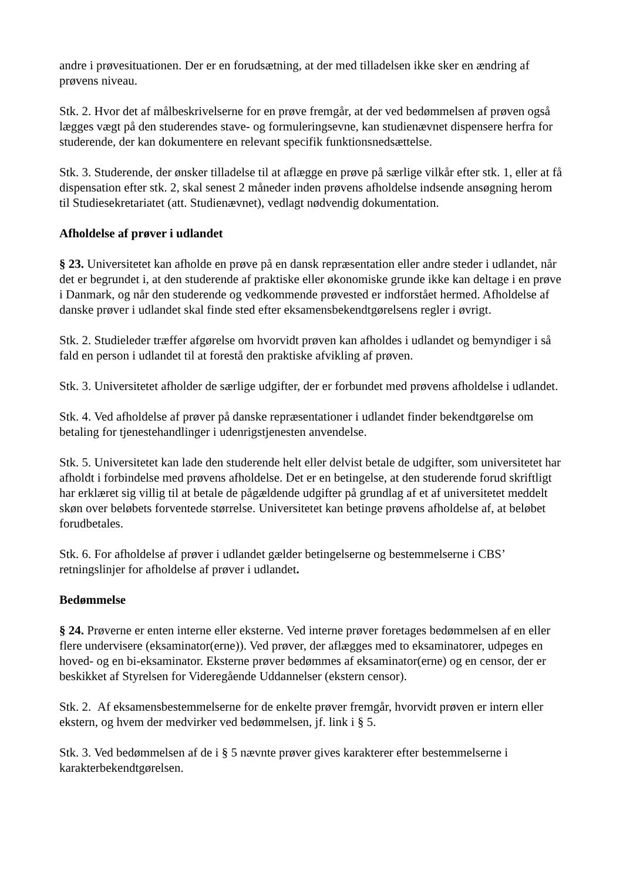andre i prøvesituationen. Der er en forudsætning, at der med tilladelsen ikke sker en ændring af prøvens niveau.
Stk. 2. Hvor det af målbeskrivelserne for en prøve fremgår, at der ved bedømmelsen af prøven også lægges vægt på den studerendes stave- og formuleringsevne, kan studienævnet dispensere herfra for studerende, der kan dokumentere en relevant specifik funktionsnedsættelse.
Stk. 3. Studerende, der ønsker tilladelse til at aflægge en prøve på særlige vilkår efter stk. 1, eller at få dispensation efter stk. 2, skal senest 2 måneder inden prøvens afholdelse indsende ansøgning herom til Studiesekretariatet (att. Studienævnet), vedlagt nødvendig dokumentation.
Afholdelse af prøver i udlandet
§ 23. Universitetet kan afholde en prøve på en dansk repræsentation eller andre steder i udlandet, når det er begrundet i, at den studerende af praktiske eller økonomiske grunde ikke kan deltage i en prøve i Danmark, og når den studerende og vedkommende prøvested er indforstået hermed. Afholdelse af danske prøver i udlandet skal finde sted efter eksamensbekendtgørelsens regler i øvrigt.
Stk. 2. Studieleder træffer afgørelse om hvorvidt prøven kan afholdes i udlandet og bemyndiger i så fald en person i udlandet til at forestå den praktiske afvikling af prøven.
Stk. 3. Universitetet afholder de særlige udgifter, der er forbundet med prøvens afholdelse i udlandet.
Stk. 4. Ved afholdelse af prøver på danske repræsentationer i udlandet finder bekendtgørelse om betaling for tjenestehandlinger i udenrigstjenesten anvendelse.
Stk. 5. Universitetet kan lade den studerende helt eller delvist betale de udgifter, som universitetet har afholdt i forbindelse med prøvens afholdelse. Det er en betingelse, at den studerende forud skriftligt har erklæret sig villig til at betale de pågældende udgifter på grundlag af et af universitetet meddelt skøn over beløbets forventede størrelse. Universitetet kan betinge prøvens afholdelse af, at beløbet forudbetales.
Stk. 6. For afholdelse af prøver i udlandet gælder betingelserne og bestemmelserne i CBS’ retningslinjer for afholdelse af prøver i udlandet.
Bedømmelse
§ 24. Prøverne er enten interne eller eksterne. Ved interne prøver foretages bedømmelsen af en eller flere undervisere (eksaminator(erne)). Ved prøver, der aflægges med to eksaminatorer, udpeges en hoved- og en bi-eksaminator. Eksterne prøver bedømmes af eksaminator(erne) og en censor, der er beskikket af Styrelsen for Videregående Uddannelser (ekstern censor).
Stk. 2. Af eksamensbestemmelserne for de enkelte prøver fremgår, hvorvidt prøven er intern eller ekstern, og hvem der medvirker ved bedømmelsen, jf. link i § 5.
Stk. 3. Ved bedømmelsen af de i § 5 nævnte prøver gives karakterer efter bestemmelserne i karakterbekendtgørelsen.